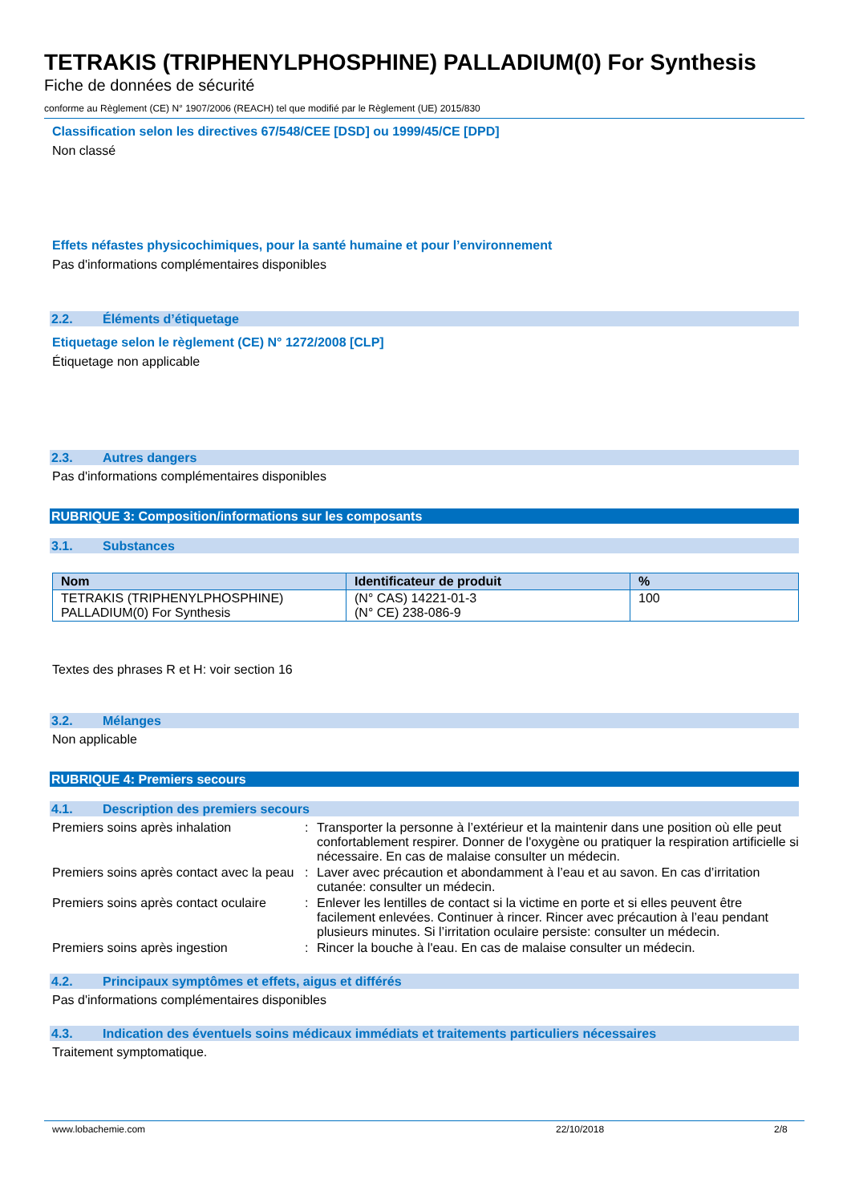TETRAKIS (TRIPHENYLPHOSPHINE) PALLADIUM(0) For Synthesis
Fiche de données de sécurité
conforme au Règlement (CE) N° 1907/2006 (REACH) tel que modifié par le Règlement (UE) 2015/830
Classification selon les directives 67/548/CEE [DSD] ou 1999/45/CE [DPD]
Non classé
Effets néfastes physicochimiques, pour la santé humaine et pour l’environnement
Pas d'informations complémentaires disponibles
2.2. Éléments d’étiquetage
Etiquetage selon le règlement (CE) N° 1272/2008 [CLP]
Étiquetage non applicable
2.3. Autres dangers
Pas d'informations complémentaires disponibles
RUBRIQUE 3: Composition/informations sur les composants
3.1. Substances
| Nom | Identificateur de produit | % |
| --- | --- | --- |
| TETRAKIS (TRIPHENYLPHOSPHINE) PALLADIUM(0) For Synthesis | (N° CAS) 14221-01-3 (N° CE) 238-086-9 | 100 |
Textes des phrases R et H: voir section 16
3.2. Mélanges
Non applicable
RUBRIQUE 4: Premiers secours
4.1. Description des premiers secours
| Premiers soins après inhalation | : | Transporter la personne à l’extérieur et la maintenir dans une position où elle peut confortablement respirer. Donner de l'oxygène ou pratiquer la respiration artificielle si nécessaire. En cas de malaise consulter un médecin. |
| Premiers soins après contact avec la peau | : | Laver avec précaution et abondamment à l’eau et au savon. En cas d’irritation cutanée: consulter un médecin. |
| Premiers soins après contact oculaire | : | Enlever les lentilles de contact si la victime en porte et si elles peuvent être facilement enlevées. Continuer à rincer. Rincer avec précaution à l’eau pendant plusieurs minutes. Si l’irritation oculaire persiste: consulter un médecin. |
| Premiers soins après ingestion | : | Rincer la bouche à l'eau. En cas de malaise consulter un médecin. |
4.2. Principaux symptômes et effets, aigus et différés
Pas d'informations complémentaires disponibles
4.3. Indication des éventuels soins médicaux immédiats et traitements particuliers nécessaires
Traitement symptomatique.
www.lobachemie.com 22/10/2018 2/8